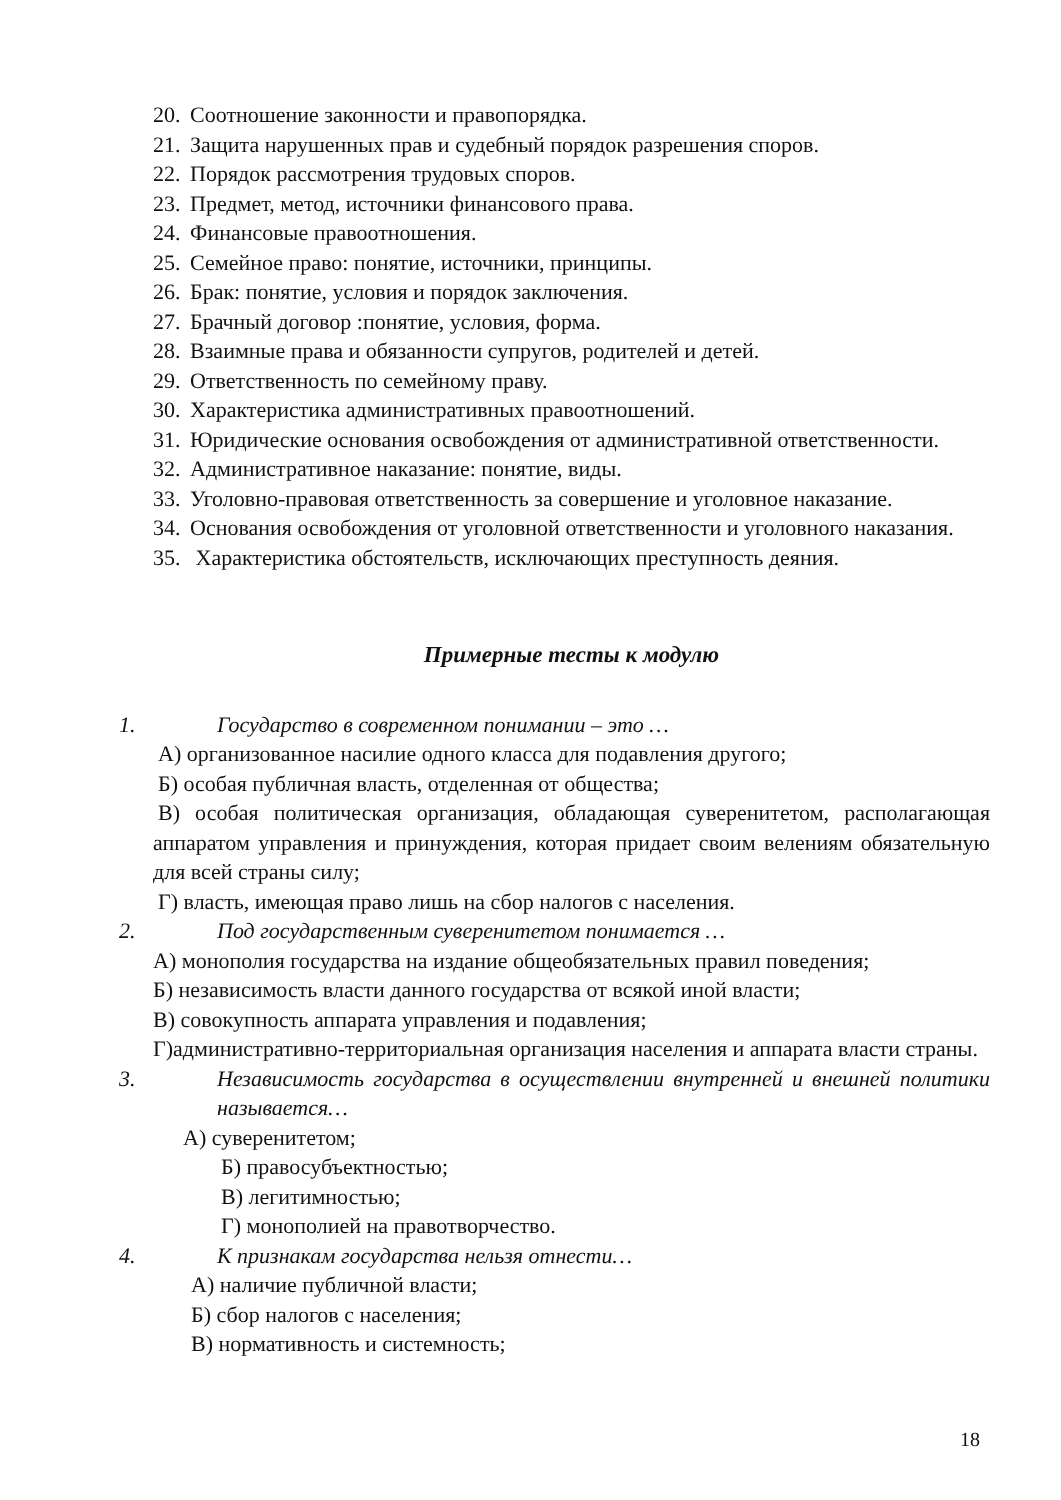20. Соотношение законности и правопорядка.
21. Защита нарушенных прав и судебный порядок разрешения споров.
22. Порядок рассмотрения трудовых споров.
23. Предмет, метод, источники финансового права.
24. Финансовые правоотношения.
25. Семейное право: понятие, источники, принципы.
26. Брак: понятие, условия и порядок заключения.
27. Брачный договор :понятие, условия, форма.
28. Взаимные права и обязанности супругов, родителей и детей.
29. Ответственность по семейному праву.
30. Характеристика административных правоотношений.
31. Юридические основания освобождения от административной ответственности.
32. Административное наказание: понятие, виды.
33. Уголовно-правовая ответственность за совершение и уголовное наказание.
34. Основания освобождения от уголовной ответственности и уголовного наказания.
35. Характеристика обстоятельств, исключающих преступность деяния.
Примерные тесты к модулю
1. Государство в современном понимании – это …
А) организованное насилие одного класса для подавления другого;
Б) особая публичная власть, отделенная от общества;
В) особая политическая организация, обладающая суверенитетом, располагающая аппаратом управления и принуждения, которая придает своим велениям обязательную для всей страны силу;
Г) власть, имеющая право лишь на сбор налогов с населения.
2. Под государственным суверенитетом понимается …
А) монополия государства на издание общеобязательных правил поведения;
Б) независимость власти данного государства от всякой иной власти;
В) совокупность аппарата управления и подавления;
Г)административно-территориальная организация населения и аппарата власти страны.
3. Независимость государства в осуществлении внутренней и внешней политики называется…
А) суверенитетом;
Б) правосубъектностью;
В) легитимностью;
Г) монополией на правотворчество.
4. К признакам государства нельзя отнести…
А) наличие публичной власти;
Б) сбор налогов с населения;
В) нормативность и системность;
18